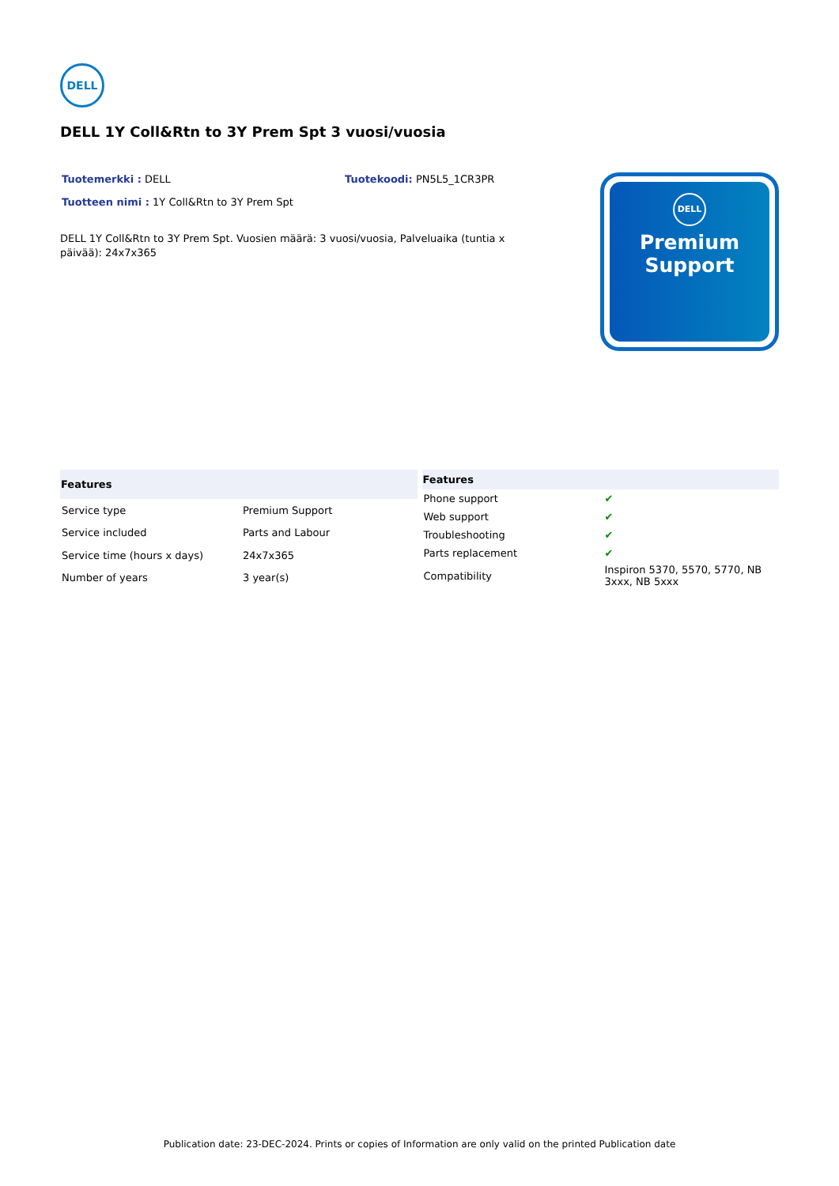DELL
DELL 1Y Coll&Rtn to 3Y Prem Spt 3 vuosi/vuosia
Tuotemerkki : DELL Tuotekoodi: PN5L5_1CR3PR
Tuotteen nimi : 1Y Coll&Rtn to 3Y Prem Spt
DELL 1Y Coll&Rtn to 3Y Prem Spt. Vuosien määrä: 3 vuosi/vuosia, Palveluaika (tuntia x päivää): 24x7x365
DELL
Premium
Support
| Features | |
| --- | --- |
| Service type | Premium Support |
| Service included | Parts and Labour |
| Service time (hours x days) | 24x7x365 |
| Number of years | 3 year(s) |
| Features | |
| --- | --- |
| Phone support | ✔ |
| Web support | ✔ |
| Troubleshooting | ✔ |
| Parts replacement | ✔ |
| Compatibility | Inspiron 5370, 5570, 5770, NB 3xxx, NB 5xxx |
Publication date: 23-DEC-2024. Prints or copies of Information are only valid on the printed Publication date